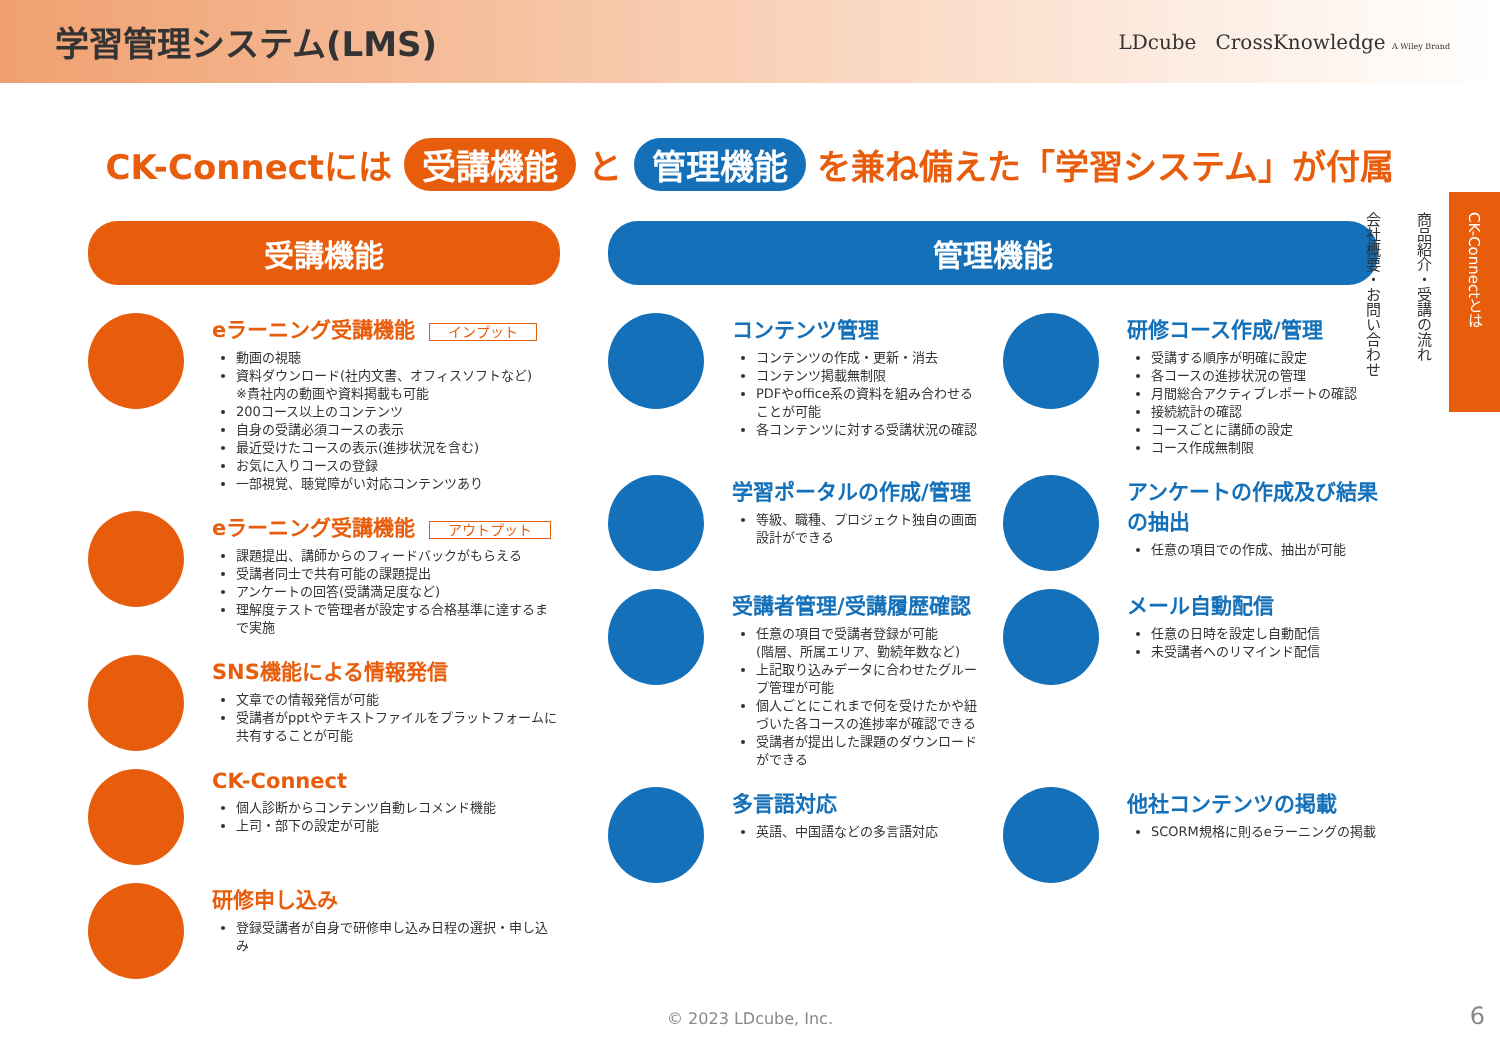学習管理システム(LMS)
LDcube CrossKnowledge A Wiley Brand
CK-Connectには 受講機能 と 管理機能 を兼ね備えた「学習システム」が付属
受講機能
eラーニング受講機能 インプット
動画の視聴
資料ダウンロード(社内文書、オフィスソフトなど)
※貴社内の動画や資料掲載も可能
200コース以上のコンテンツ
自身の受講必須コースの表示
最近受けたコースの表示(進捗状況を含む)
お気に入りコースの登録
一部視覚、聴覚障がい対応コンテンツあり
eラーニング受講機能 アウトプット
課題提出、講師からのフィードバックがもらえる
受講者同士で共有可能の課題提出
アンケートの回答(受講満足度など)
理解度テストで管理者が設定する合格基準に達するまで実施
SNS機能による情報発信
文章での情報発信が可能
受講者がpptやテキストファイルをプラットフォームに共有することが可能
CK-Connect
個人診断からコンテンツ自動レコメンド機能
上司・部下の設定が可能
研修申し込み
登録受講者が自身で研修申し込み日程の選択・申し込み
管理機能
コンテンツ管理
コンテンツの作成・更新・消去
コンテンツ掲載無制限
PDFやoffice系の資料を組み合わせることが可能
各コンテンツに対する受講状況の確認
研修コース作成/管理
受講する順序が明確に設定
各コースの進捗状況の管理
月間総合アクティブレポートの確認
接続統計の確認
コースごとに講師の設定
コース作成無制限
学習ポータルの作成/管理
等級、職種、プロジェクト独自の画面設計ができる
アンケートの作成及び結果の抽出
任意の項目での作成、抽出が可能
受講者管理/受講履歴確認
任意の項目で受講者登録が可能
(階層、所属エリア、勤続年数など)
上記取り込みデータに合わせたグループ管理が可能
個人ごとにこれまで何を受けたかや紐づいた各コースの進捗率が確認できる
受講者が提出した課題のダウンロードができる
メール自動配信
任意の日時を設定し自動配信
未受講者へのリマインド配信
多言語対応
英語、中国語などの多言語対応
他社コンテンツの掲載
SCORM規格に則るeラーニングの掲載
CK-Connectとは
商品紹介・受講の流れ
会社概要・お問い合わせ
© 2023 LDcube, Inc. 6